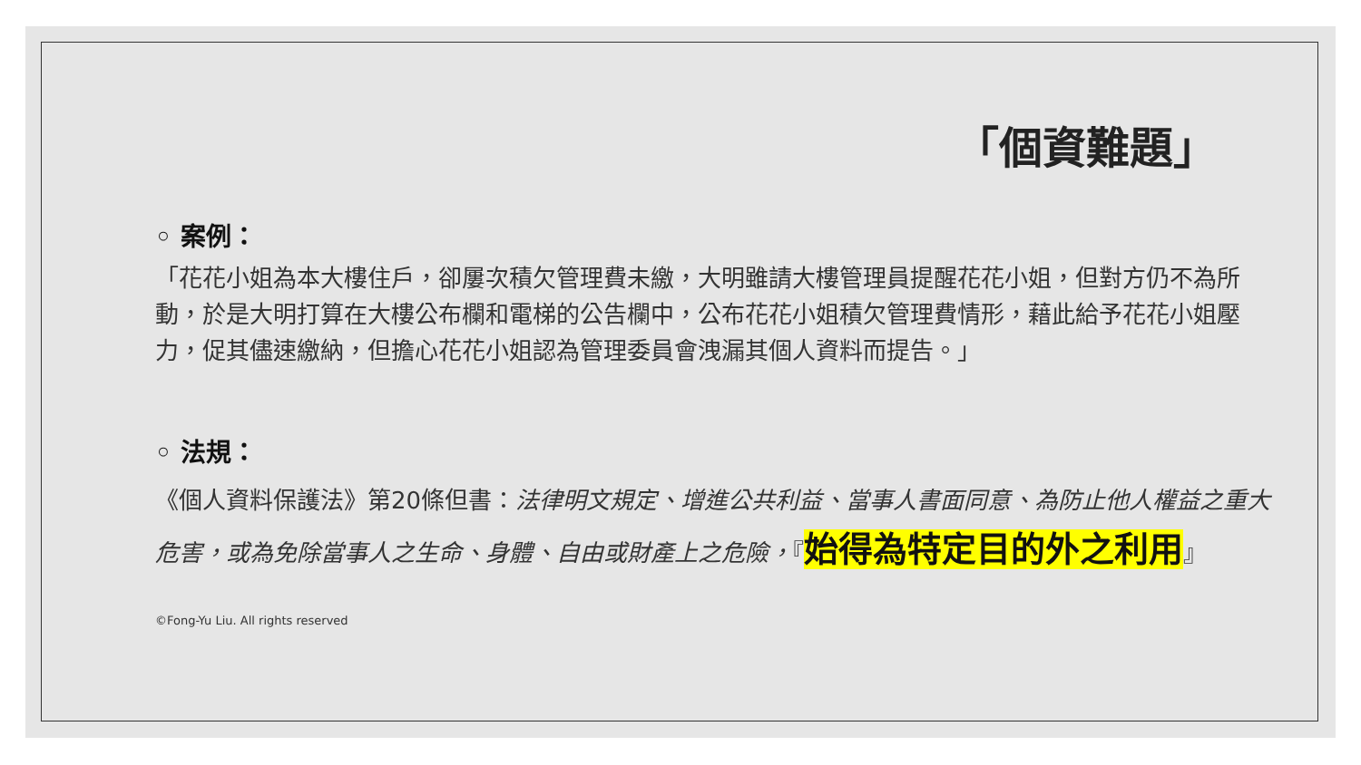「個資難題」
◦ 案例：
「花花小姐為本大樓住戶，卻屢次積欠管理費未繳，大明雖請大樓管理員提醒花花小姐，但對方仍不為所動，於是大明打算在大樓公布欄和電梯的公告欄中，公布花花小姐積欠管理費情形，藉此給予花花小姐壓力，促其儘速繳納，但擔心花花小姐認為管理委員會洩漏其個人資料而提告。」
◦ 法規：
《個人資料保護法》第20條但書：法律明文規定、增進公共利益、當事人書面同意、為防止他人權益之重大危害，或為免除當事人之生命、身體、自由或財產上之危險，『始得為特定目的外之利用』
©Fong-Yu Liu. All rights reserved